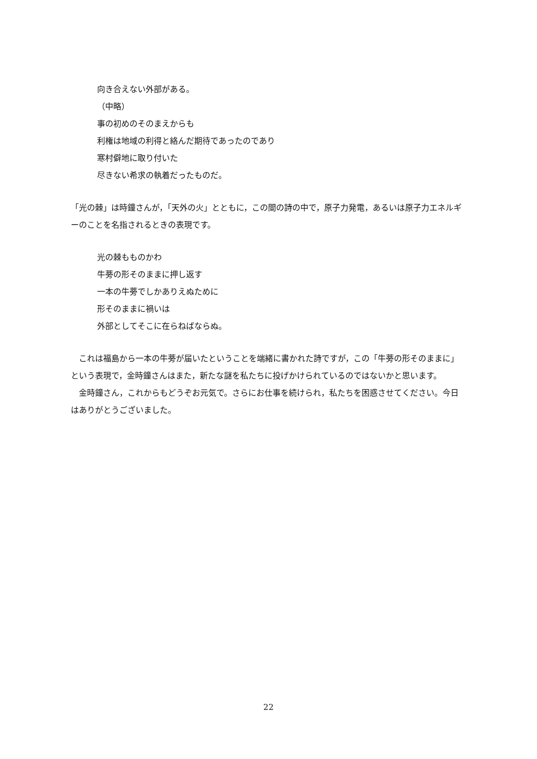向き合えない外部がある。
（中略）
事の初めのそのまえからも
利権は地域の利得と絡んだ期待であったのであり
寒村僻地に取り付いた
尽きない希求の執着だったものだ。
「光の棘」は時鐘さんが，「天外の火」とともに，この間の詩の中で，原子力発電，あるいは原子力エネルギーのことを名指されるときの表現です。
光の棘もものかわ
牛蒡の形そのままに押し返す
一本の牛蒡でしかありえぬために
形そのままに禍いは
外部としてそこに在らねばならぬ。
　これは福島から一本の牛蒡が届いたということを端緒に書かれた詩ですが，この「牛蒡の形そのままに」という表現で，金時鐘さんはまた，新たな謎を私たちに投げかけられているのではないかと思います。
　金時鐘さん，これからもどうぞお元気で。さらにお仕事を続けられ，私たちを困惑させてください。今日はありがとうございました。
22